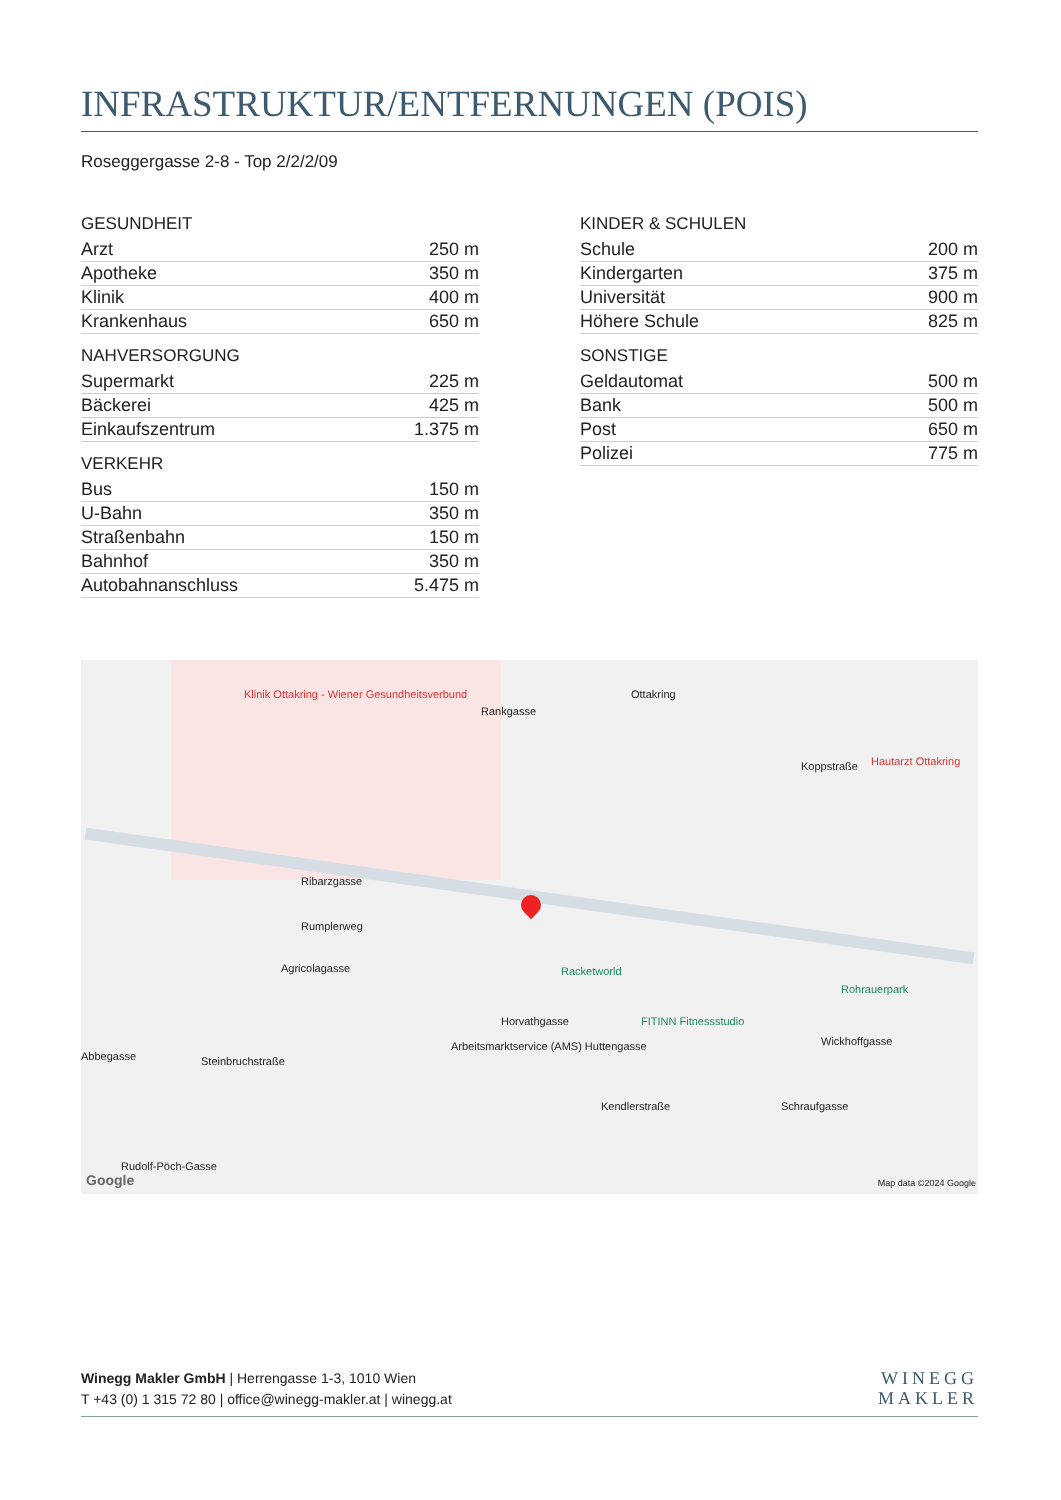INFRASTRUKTUR/ENTFERNUNGEN (POIS)
Roseggergasse 2-8 - Top 2/2/2/09
GESUNDHEIT
| Arzt | 250 m |
| Apotheke | 350 m |
| Klinik | 400 m |
| Krankenhaus | 650 m |
NAHVERSORGUNG
| Supermarkt | 225 m |
| Bäckerei | 425 m |
| Einkaufszentrum | 1.375 m |
VERKEHR
| Bus | 150 m |
| U-Bahn | 350 m |
| Straßenbahn | 150 m |
| Bahnhof | 350 m |
| Autobahnanschluss | 5.475 m |
KINDER & SCHULEN
| Schule | 200 m |
| Kindergarten | 375 m |
| Universität | 900 m |
| Höhere Schule | 825 m |
SONSTIGE
| Geldautomat | 500 m |
| Bank | 500 m |
| Post | 650 m |
| Polizei | 775 m |
Klinik Ottakring - Wiener Gesundheitsverbund Ottakring
Rankgasse
Koppstraße Hautarzt Ottakring
Ribarzgasse
Rumplerweg
Agricolagasse Racketworld
Rohrauerpark
Horvathgasse FITINN Fitnessstudio
Arbeitsmarktservice (AMS) Huttengasse Wickhoffgasse
Abbegasse Steinbruchstraße
Kendlerstraße Schraufgasse
Rudolf-Pöch-Gasse
Google Map data ©2024 Google
Winegg Makler GmbH | Herrengasse 1-3, 1010 Wien
T +43 (0) 1 315 72 80 | office@winegg-makler.at | winegg.at
WINEGG
MAKLER